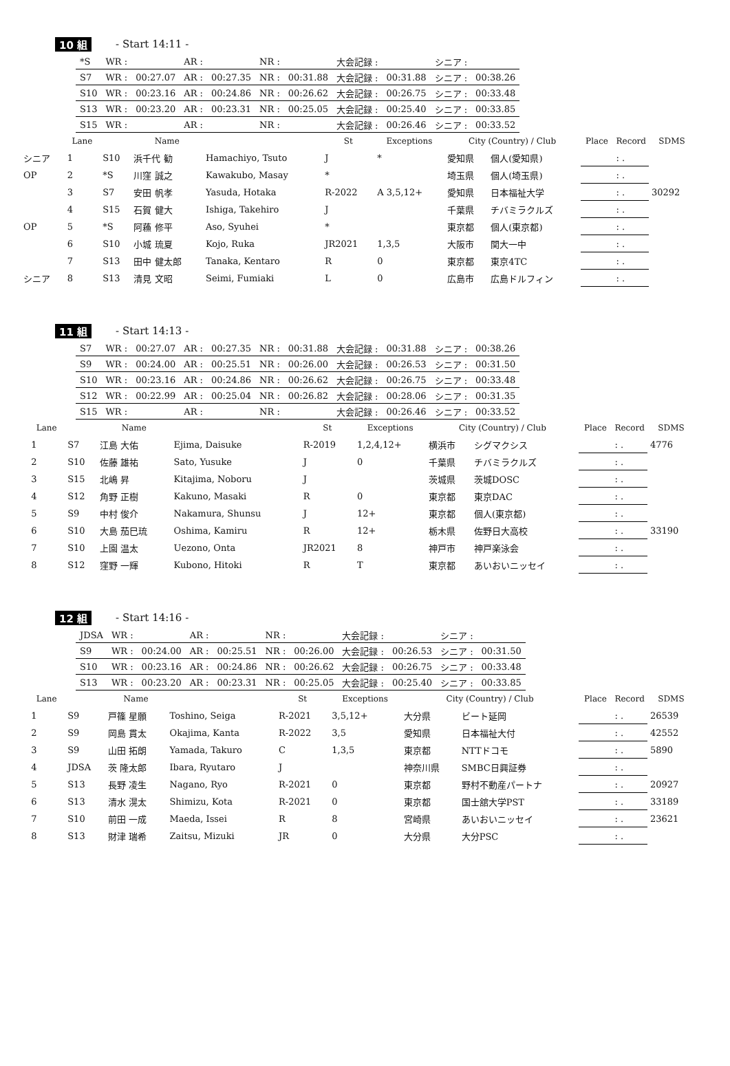10 組 - Start 14:11 -
| *S | WR : | | AR : | | NR : | | 大会記録 : | | シニア : | |
| S7 | WR : | 00:27.07 | AR : | 00:27.35 | NR : | 00:31.88 | 大会記録 : | 00:31.88 | シニア : | 00:38.26 |
| S10 | WR : | 00:23.16 | AR : | 00:24.86 | NR : | 00:26.62 | 大会記録 : | 00:26.75 | シニア : | 00:33.48 |
| S13 | WR : | 00:23.20 | AR : | 00:23.31 | NR : | 00:25.05 | 大会記録 : | 00:25.40 | シニア : | 00:33.85 |
| S15 | WR : | | AR : | | NR : | | 大会記録 : | 00:26.46 | シニア : | 00:33.52 |
| | Lane | | Name | | St | Exceptions | City (Country) / Club | | Place | Record | SDMS |
| --- | --- | --- | --- | --- | --- | --- | --- | --- | --- | --- | --- |
| シニア | 1 | S10 | 浜千代 勧 | Hamachiyo, Tsuto | J | * | 愛知県 | 個人(愛知県) | | : . | |
| OP | 2 | *S | 川窪 誠之 | Kawakubo, Masay | * | | 埼玉県 | 個人(埼玉県) | | : . | |
| | 3 | S7 | 安田 帆孝 | Yasuda, Hotaka | R-2022 | A 3,5,12+ | 愛知県 | 日本福祉大学 | | : . | 30292 |
| | 4 | S15 | 石賀 健大 | Ishiga, Takehiro | J | | 千葉県 | チバミラクルズ | | : . | |
| OP | 5 | *S | 阿蘓 修平 | Aso, Syuhei | * | | 東京都 | 個人(東京都) | | : . | |
| | 6 | S10 | 小城 琉夏 | Kojo, Ruka | JR2021 | 1,3,5 | 大阪市 | 関大一中 | | : . | |
| | 7 | S13 | 田中 健太郎 | Tanaka, Kentaro | R | 0 | 東京都 | 東京4TC | | : . | |
| シニア | 8 | S13 | 清見 文昭 | Seimi, Fumiaki | L | 0 | 広島市 | 広島ドルフィン | | : . | |
11 組 - Start 14:13 -
| S7 | WR : | 00:27.07 | AR : | 00:27.35 | NR : | 00:31.88 | 大会記録 : | 00:31.88 | シニア : | 00:38.26 |
| S9 | WR : | 00:24.00 | AR : | 00:25.51 | NR : | 00:26.00 | 大会記録 : | 00:26.53 | シニア : | 00:31.50 |
| S10 | WR : | 00:23.16 | AR : | 00:24.86 | NR : | 00:26.62 | 大会記録 : | 00:26.75 | シニア : | 00:33.48 |
| S12 | WR : | 00:22.99 | AR : | 00:25.04 | NR : | 00:26.82 | 大会記録 : | 00:28.06 | シニア : | 00:31.35 |
| S15 | WR : | | AR : | | NR : | | 大会記録 : | 00:26.46 | シニア : | 00:33.52 |
| | Lane | | Name | | St | Exceptions | City (Country) / Club | | Place | Record | SDMS |
| --- | --- | --- | --- | --- | --- | --- | --- | --- | --- | --- | --- |
| | 1 | S7 | 江島 大佑 | Ejima, Daisuke | R-2019 | 1,2,4,12+ | 横浜市 | シグマクシス | | : . | 4776 |
| | 2 | S10 | 佐藤 雄祐 | Sato, Yusuke | J | 0 | 千葉県 | チバミラクルズ | | : . | |
| | 3 | S15 | 北嶋 昇 | Kitajima, Noboru | J | | 茨城県 | 茨城DOSC | | : . | |
| | 4 | S12 | 角野 正樹 | Kakuno, Masaki | R | 0 | 東京都 | 東京DAC | | : . | |
| | 5 | S9 | 中村 俊介 | Nakamura, Shunsu | J | 12+ | 東京都 | 個人(東京都) | | : . | |
| | 6 | S10 | 大島 茄巳琉 | Oshima, Kamiru | R | 12+ | 栃木県 | 佐野日大高校 | | : . | 33190 |
| | 7 | S10 | 上園 温太 | Uezono, Onta | JR2021 | 8 | 神戸市 | 神戸楽泳会 | | : . | |
| | 8 | S12 | 窪野 一輝 | Kubono, Hitoki | R | T | 東京都 | あいおいニッセイ | | : . | |
12 組 - Start 14:16 -
| JDSA | WR : | | AR : | | NR : | | 大会記録 : | | シニア : | |
| S9 | WR : | 00:24.00 | AR : | 00:25.51 | NR : | 00:26.00 | 大会記録 : | 00:26.53 | シニア : | 00:31.50 |
| S10 | WR : | 00:23.16 | AR : | 00:24.86 | NR : | 00:26.62 | 大会記録 : | 00:26.75 | シニア : | 00:33.48 |
| S13 | WR : | 00:23.20 | AR : | 00:23.31 | NR : | 00:25.05 | 大会記録 : | 00:25.40 | シニア : | 00:33.85 |
| | Lane | | Name | | St | Exceptions | City (Country) / Club | | Place | Record | SDMS |
| --- | --- | --- | --- | --- | --- | --- | --- | --- | --- | --- | --- |
| | 1 | S9 | 戸篠 星願 | Toshino, Seiga | R-2021 | 3,5,12+ | 大分県 | ビート延岡 | | : . | 26539 |
| | 2 | S9 | 岡島 貫太 | Okajima, Kanta | R-2022 | 3,5 | 愛知県 | 日本福祉大付 | | : . | 42552 |
| | 3 | S9 | 山田 拓朗 | Yamada, Takuro | C | 1,3,5 | 東京都 | NTTドコモ | | : . | 5890 |
| | 4 | JDSA | 茨 隆太郎 | Ibara, Ryutaro | J | | 神奈川県 | SMBC日興証券 | | : . | |
| | 5 | S13 | 長野 凌生 | Nagano, Ryo | R-2021 | 0 | 東京都 | 野村不動産パートナ | | : . | 20927 |
| | 6 | S13 | 清水 滉太 | Shimizu, Kota | R-2021 | 0 | 東京都 | 国士舘大学PST | | : . | 33189 |
| | 7 | S10 | 前田 一成 | Maeda, Issei | R | 8 | 宮崎県 | あいおいニッセイ | | : . | 23621 |
| | 8 | S13 | 財津 瑞希 | Zaitsu, Mizuki | JR | 0 | 大分県 | 大分PSC | | : . | |